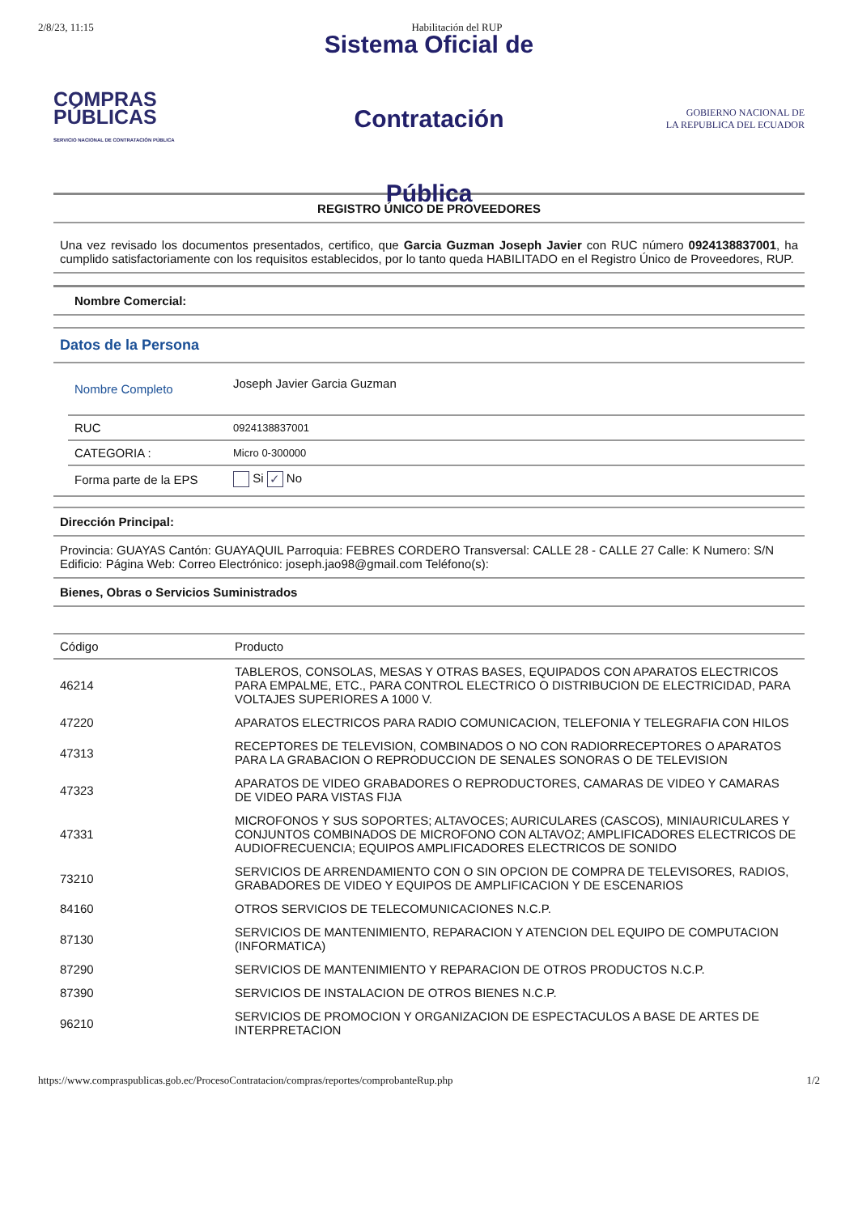2/8/23, 11:15 Habilitación del RUP
COMPRAS
PÚBLICAS
SERVICIO NACIONAL DE CONTRATACIÓN PÚBLICA
Sistema Oficial de Contratación
Pública
GOBIERNO NACIONAL DE
LA REPUBLICA DEL ECUADOR
REGISTRO ÚNICO DE PROVEEDORES
Una vez revisado los documentos presentados, certifico, que Garcia Guzman Joseph Javier con RUC número 0924138837001, ha cumplido satisfactoriamente con los requisitos establecidos, por lo tanto queda HABILITADO en el Registro Único de Proveedores, RUP.
Nombre Comercial:
Datos de la Persona
| Nombre Completo | Joseph Javier Garcia Guzman |
| RUC | 0924138837001 |
| CATEGORIA : | Micro 0-300000 |
| Forma parte de la EPS | Si ✓ No |
Dirección Principal:
Provincia: GUAYAS Cantón: GUAYAQUIL Parroquia: FEBRES CORDERO Transversal: CALLE 28 - CALLE 27 Calle: K Numero: S/N Edificio: Página Web: Correo Electrónico: joseph.jao98@gmail.com Teléfono(s):
Bienes, Obras o Servicios Suministrados
| Código | Producto |
| --- | --- |
| 46214 | TABLEROS, CONSOLAS, MESAS Y OTRAS BASES, EQUIPADOS CON APARATOS ELECTRICOS PARA EMPALME, ETC., PARA CONTROL ELECTRICO O DISTRIBUCION DE ELECTRICIDAD, PARA VOLTAJES SUPERIORES A 1000 V. |
| 47220 | APARATOS ELECTRICOS PARA RADIO COMUNICACION, TELEFONIA Y TELEGRAFIA CON HILOS |
| 47313 | RECEPTORES DE TELEVISION, COMBINADOS O NO CON RADIORRECEPTORES O APARATOS PARA LA GRABACION O REPRODUCCION DE SENALES SONORAS O DE TELEVISION |
| 47323 | APARATOS DE VIDEO GRABADORES O REPRODUCTORES, CAMARAS DE VIDEO Y CAMARAS DE VIDEO PARA VISTAS FIJA |
| 47331 | MICROFONOS Y SUS SOPORTES; ALTAVOCES; AURICULARES (CASCOS), MINIAURICULARES Y CONJUNTOS COMBINADOS DE MICROFONO CON ALTAVOZ; AMPLIFICADORES ELECTRICOS DE AUDIOFRECUENCIA; EQUIPOS AMPLIFICADORES ELECTRICOS DE SONIDO |
| 73210 | SERVICIOS DE ARRENDAMIENTO CON O SIN OPCION DE COMPRA DE TELEVISORES, RADIOS, GRABADORES DE VIDEO Y EQUIPOS DE AMPLIFICACION Y DE ESCENARIOS |
| 84160 | OTROS SERVICIOS DE TELECOMUNICACIONES N.C.P. |
| 87130 | SERVICIOS DE MANTENIMIENTO, REPARACION Y ATENCION DEL EQUIPO DE COMPUTACION (INFORMATICA) |
| 87290 | SERVICIOS DE MANTENIMIENTO Y REPARACION DE OTROS PRODUCTOS N.C.P. |
| 87390 | SERVICIOS DE INSTALACION DE OTROS BIENES N.C.P. |
| 96210 | SERVICIOS DE PROMOCION Y ORGANIZACION DE ESPECTACULOS A BASE DE ARTES DE INTERPRETACION |
https://www.compraspublicas.gob.ec/ProcesoContratacion/compras/reportes/comprobanteRup.php 1/2